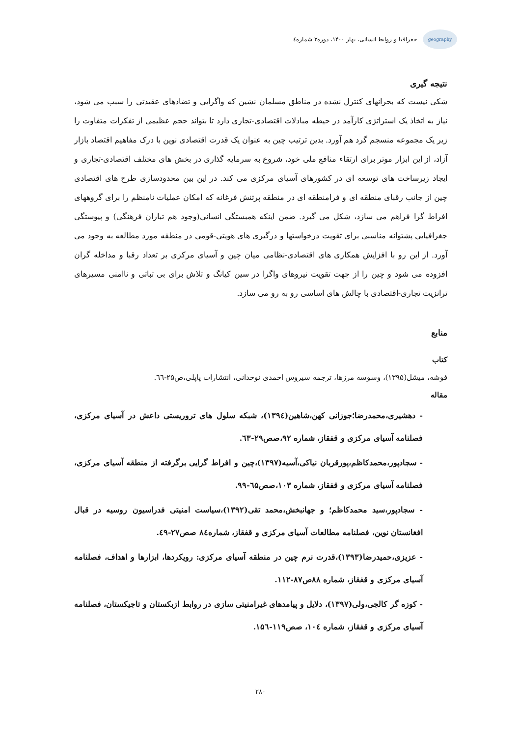geography
جغرافیا و روابط انسانی، بهار ۱۴۰۰، دوره۳ شماره٤
نتیجه گیری
شکی نیست که بحرانهای کنترل نشده در مناطق مسلمان نشین که واگرایی و تضادهای عقیدتی را سبب می شود، نیاز به اتخاذ یک استراتژی کارآمد در حیطه مبادلات اقتصادی-تجاری دارد تا بتواند حجم عظیمی از تفکرات متفاوت را زیر یک مجموعه منسجم گرد هم آورد. بدین ترتیب چین به عنوان یک قدرت اقتصادی نوین با درک مفاهیم اقتصاد بازار آزاد، از این ابزار موثر برای ارتقاء منافع ملی خود، شروع به سرمایه گذاری در بخش های مختلف اقتصادی-تجاری و ایجاد زیرساخت های توسعه ای در کشورهای آسیای مرکزی می کند. در این بین محدودسازی طرح های اقتصادی چین از جانب رقبای منطقه ای و فرامنطقه ای در منطقه پرتنش فرغانه که امکان عملیات نامنظم را برای گروههای افراط گرا فراهم می سازد، شکل می گیرد. ضمن اینکه همبستگی انسانی(وجود هم تباران فرهنگی) و پیوستگی جغرافیایی پشتوانه مناسبی برای تقویت درخواستها و درگیری های هویتی-قومی در منطقه مورد مطالعه به وجود می آورد. از این رو با افزایش همکاری های اقتصادی-نظامی میان چین و آسیای مرکزی بر تعداد رقبا و مداخله گران افزوده می شود و چین را از جهت تقویت نیروهای واگرا در سین کیانگ و تلاش برای بی ثباتی و ناامنی مسیرهای ترانزیت تجاری-اقتصادی با چالش های اساسی رو به رو می سازد.
منابع
کتاب
فوشه، میشل(۱۳۹۵)، وسوسه مرزها، ترجمه سیروس احمدی نوحدانی، انتشارات پاپلی،ص۲۵-٦٦.
مقاله
- دهشیری،محمدرضا؛جوزانی کهن،شاهین(۱۳۹٤)، شبکه سلول های تروریستی داعش در آسیای مرکزی، فصلنامه آسیای مرکزی و قفقاز، شماره ۹۲،صص۲۹-٦۳.
- سجادپور،محمدکاظم،پورقربان نیاکی،آسیه(۱۳۹۷)،چین و افراط گرایی برگرفته از منطقه آسیای مرکزی، فصلنامه آسیای مرکزی و قفقاز، شماره ۱۰۳،صص٦۵-۹۹.
- سجادپور،سید محمدکاظم؛ و جهانبخش،محمد تقی(۱۳۹۲)،سیاست امنیتی فدراسیون روسیه در قبال افغانستان نوین، فصلنامه مطالعات آسیای مرکزی و قفقاز، شماره۸٤ صص۲۷-٤۹.
- عزیزی،حمیدرضا(۱۳۹۳)،قدرت نرم چین در منطقه آسیای مرکزی: رویکردها، ابزارها و اهداف، فصلنامه آسیای مرکزی و قفقاز، شماره ۸۸ص۸۷-۱۱۲.
- کوزه گر کالجی،ولی(۱۳۹۷)، دلایل و پیامدهای غیرامنیتی سازی در روابط ازبکستان و تاجیکستان، فصلنامه آسیای مرکزی و قفقاز، شماره ۱۰٤، صص۱۱۹-۱۵٦.
۲۸۰